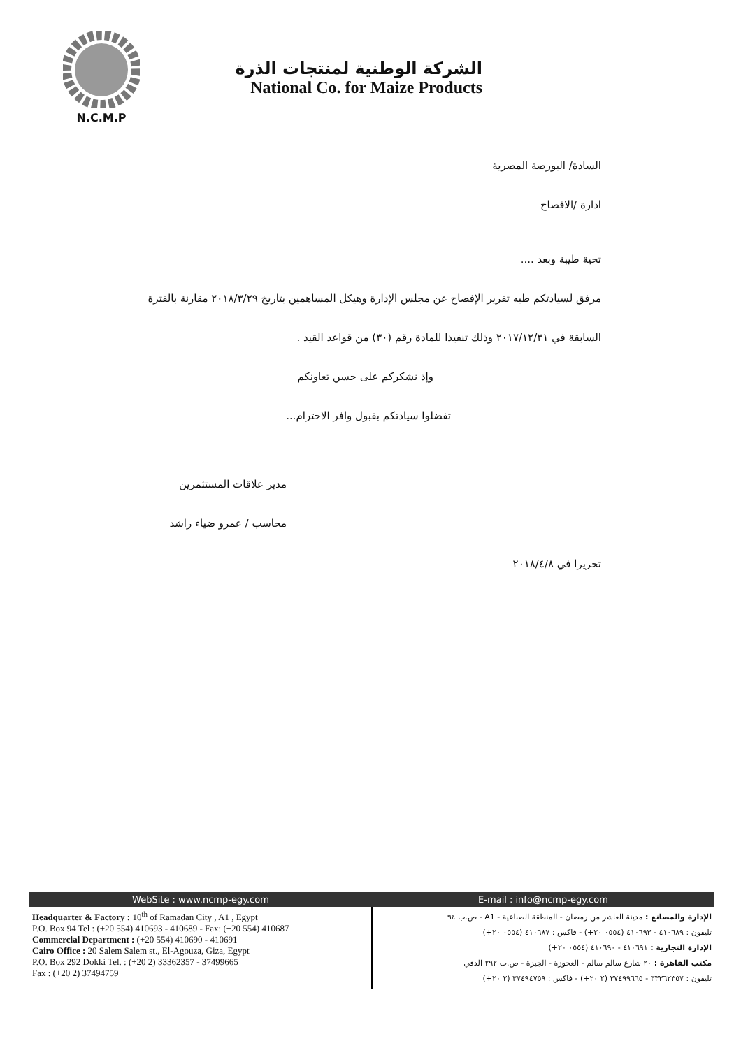N.C.M.P
الشركة الوطنية لمنتجات الذرة
National Co. for Maize Products
السادة/ البورصة المصرية
ادارة /الافصاح
تحية طيبة وبعد ....
مرفق لسيادتكم طيه تقرير الإفصاح عن مجلس الإدارة وهيكل المساهمين بتاريخ ٢٠١٨/٣/٢٩ مقارنة بالفترة
السابقة في ٢٠١٧/١٢/٣١ وذلك تنفيذا للمادة رقم (٣٠) من قواعد القيد .
وإذ نشكركم على حسن تعاونكم
تفضلوا سيادتكم بقبول وافر الاحترام...
مدير علاقات المستثمرين
محاسب / عمرو ضياء راشد
تحريرا في ٢٠١٨/٤/٨
WebSite : www.ncmp-egy.com E-mail : info@ncmp-egy.com
Headquarter & Factory : 10<sup>th</sup> of Ramadan City , A1 , Egypt
P.O. Box 94 Tel : (+20 554) 410693 - 410689 - Fax: (+20 554) 410687
Commercial Department : (+20 554) 410690 - 410691
Cairo Office : 20 Salem Salem st., El-Agouza, Giza, Egypt
P.O. Box 292 Dokki Tel. : (+20 2) 33362357 - 37499665
Fax : (+20 2) 37494759
الإدارة والمصانع : مدينة العاشر من رمضان - المنطقة الصناعية - A1 - ص.ب ٩٤
تليفون : ٤١٠٦٨٩ - ٤١٠٦٩٣ (٠٥٥٤ ٢٠+) - فاكس : ٤١٠٦٨٧ (٠٥٥٤ ٢٠+)
الإدارة التجارية : ٤١٠٦٩١ - ٤١٠٦٩٠ (٠٥٥٤ ٢٠+)
مكتب القاهرة : ٢٠ شارع سالم سالم - العجوزة - الجيزة - ص.ب ٢٩٢ الدقي
تليفون : ٣٣٣٦٢٣٥٧ - ٣٧٤٩٩٦٦٥ (٢ ٢٠+) - فاكس : ٣٧٤٩٤٧٥٩ (٢ ٢٠+)